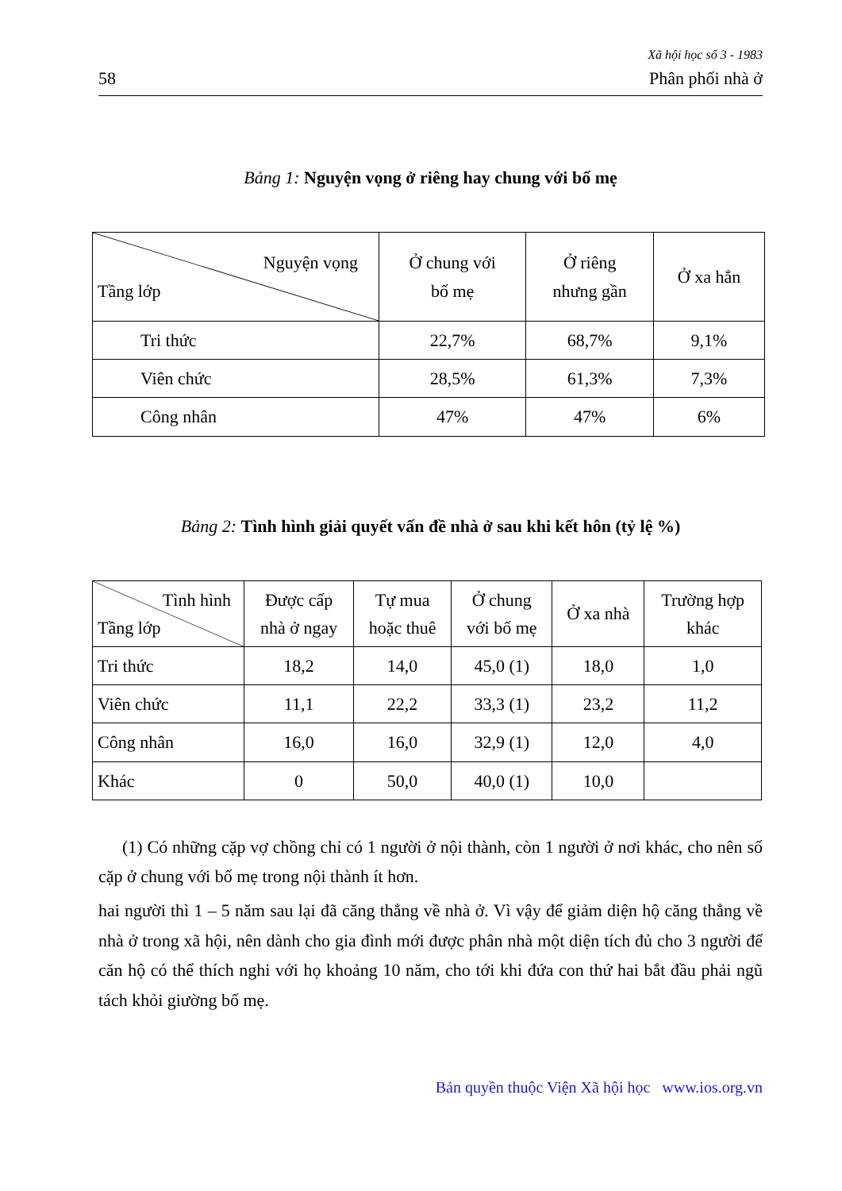Xã hội học số 3 - 1983
58 Phân phối nhà ở
Bảng 1: Nguyện vọng ở riêng hay chung với bố mẹ
| Nguyện vọng Tầng lớp | Ở chung với bố mẹ | Ở riêng nhưng gần | Ở xa hẳn |
| --- | --- | --- | --- |
| Tri thức | 22,7% | 68,7% | 9,1% |
| Viên chức | 28,5% | 61,3% | 7,3% |
| Công nhân | 47% | 47% | 6% |
Bảng 2: Tình hình giải quyết vấn đề nhà ở sau khi kết hôn (tỷ lệ %)
| Tình hình Tầng lớp | Được cấp nhà ở ngay | Tự mua hoặc thuê | Ở chung với bố mẹ | Ở xa nhà | Trường hợp khác |
| --- | --- | --- | --- | --- | --- |
| Tri thức | 18,2 | 14,0 | 45,0 (1) | 18,0 | 1,0 |
| Viên chức | 11,1 | 22,2 | 33,3 (1) | 23,2 | 11,2 |
| Công nhân | 16,0 | 16,0 | 32,9 (1) | 12,0 | 4,0 |
| Khác | 0 | 50,0 | 40,0 (1) | 10,0 | |
(1) Có những cặp vợ chồng chỉ có 1 người ở nội thành, còn 1 người ở nơi khác, cho nên số cặp ở chung với bố mẹ trong nội thành ít hơn.
hai người thì 1 – 5 năm sau lại đã căng thẳng về nhà ở. Vì vậy để giảm diện hộ căng thẳng về nhà ở trong xã hội, nên dành cho gia đình mới được phân nhà một diện tích đủ cho 3 người để căn hộ có thể thích nghi với họ khoảng 10 năm, cho tới khi đứa con thứ hai bắt đầu phải ngũ tách khỏi giường bố mẹ.
Bản quyền thuộc Viện Xã hội học www.ios.org.vn